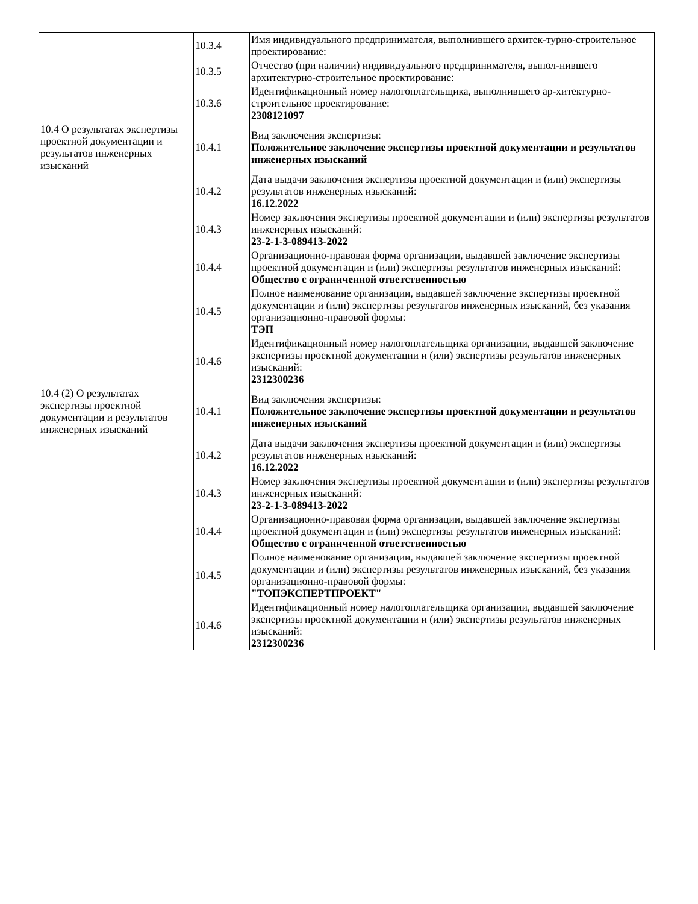| | 10.3.4 | Имя индивидуального предпринимателя, выполнившего архитек-турно-строительное проектирование: |
| | 10.3.5 | Отчество (при наличии) индивидуального предпринимателя, выпол-нившего архитектурно-строительное проектирование: |
| | 10.3.6 | Идентификационный номер налогоплательщика, выполнившего ар-хитектурно-строительное проектирование: 2308121097 |
| 10.4 О результатах экспертизы проектной документации и результатов инженерных изысканий | 10.4.1 | Вид заключения экспертизы: Положительное заключение экспертизы проектной документации и результатов инженерных изысканий |
| | 10.4.2 | Дата выдачи заключения экспертизы проектной документации и (или) экспертизы результатов инженерных изысканий: 16.12.2022 |
| | 10.4.3 | Номер заключения экспертизы проектной документации и (или) экспертизы результатов инженерных изысканий: 23-2-1-3-089413-2022 |
| | 10.4.4 | Организационно-правовая форма организации, выдавшей заключение экспертизы проектной документации и (или) экспертизы результатов инженерных изысканий: Общество с ограниченной ответственностью |
| | 10.4.5 | Полное наименование организации, выдавшей заключение экспертизы проектной документации и (или) экспертизы результатов инженерных изысканий, без указания организационно-правовой формы: ТЭП |
| | 10.4.6 | Идентификационный номер налогоплательщика организации, выдавшей заключение экспертизы проектной документации и (или) экспертизы результатов инженерных изысканий: 2312300236 |
| 10.4 (2) О результатах экспертизы проектной документации и результатов инженерных изысканий | 10.4.1 | Вид заключения экспертизы: Положительное заключение экспертизы проектной документации и результатов инженерных изысканий |
| | 10.4.2 | Дата выдачи заключения экспертизы проектной документации и (или) экспертизы результатов инженерных изысканий: 16.12.2022 |
| | 10.4.3 | Номер заключения экспертизы проектной документации и (или) экспертизы результатов инженерных изысканий: 23-2-1-3-089413-2022 |
| | 10.4.4 | Организационно-правовая форма организации, выдавшей заключение экспертизы проектной документации и (или) экспертизы результатов инженерных изысканий: Общество с ограниченной ответственностью |
| | 10.4.5 | Полное наименование организации, выдавшей заключение экспертизы проектной документации и (или) экспертизы результатов инженерных изысканий, без указания организационно-правовой формы: "ТОПЭКСПЕРТПРОЕКТ" |
| | 10.4.6 | Идентификационный номер налогоплательщика организации, выдавшей заключение экспертизы проектной документации и (или) экспертизы результатов инженерных изысканий: 2312300236 |